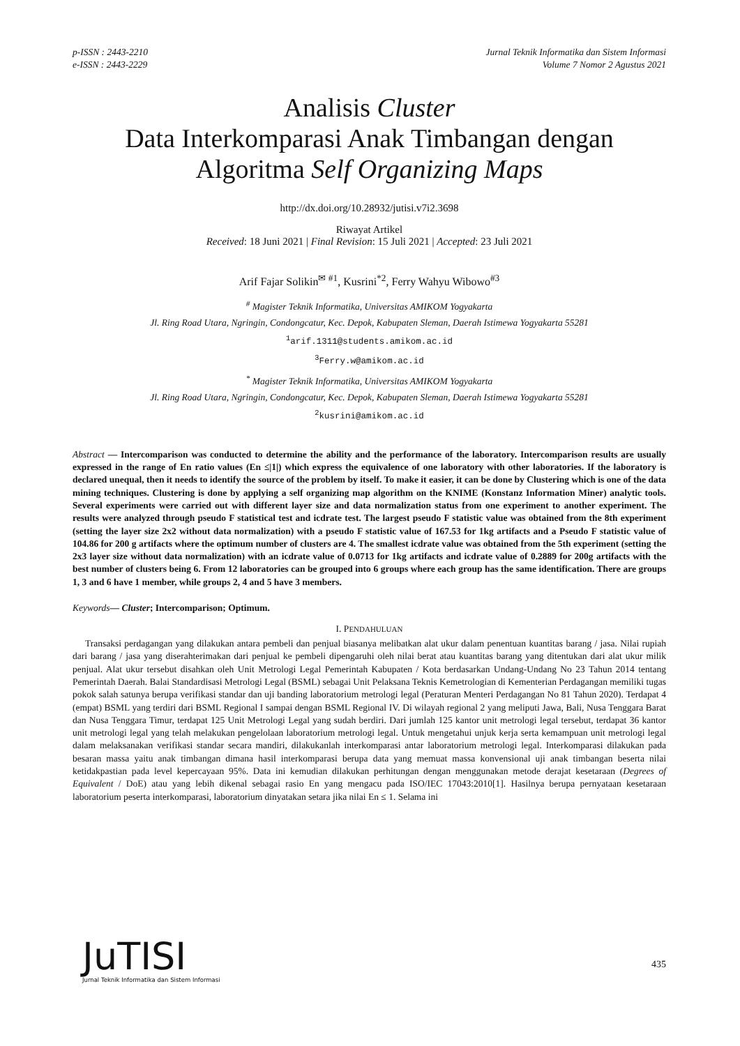p-ISSN : 2443-2210
e-ISSN : 2443-2229
Jurnal Teknik Informatika dan Sistem Informasi
Volume 7 Nomor 2 Agustus 2021
Analisis Cluster
Data Interkomparasi Anak Timbangan dengan
Algoritma Self Organizing Maps
http://dx.doi.org/10.28932/jutisi.v7i2.3698
Riwayat Artikel
Received: 18 Juni 2021 | Final Revision: 15 Juli 2021 | Accepted: 23 Juli 2021
Arif Fajar Solikin<sup>✉ #1</sup>, Kusrini<sup>*2</sup>, Ferry Wahyu Wibowo<sup>#3</sup>
<sup>#</sup> Magister Teknik Informatika, Universitas AMIKOM Yogyakarta
Jl. Ring Road Utara, Ngringin, Condongcatur, Kec. Depok, Kabupaten Sleman, Daerah Istimewa Yogyakarta 55281
<sup>1</sup> arif.1311@students.amikom.ac.id
<sup>3</sup> Ferry.w@amikom.ac.id
<sup>*</sup> Magister Teknik Informatika, Universitas AMIKOM Yogyakarta
Jl. Ring Road Utara, Ngringin, Condongcatur, Kec. Depok, Kabupaten Sleman, Daerah Istimewa Yogyakarta 55281
<sup>2</sup> kusrini@amikom.ac.id
Abstract — Intercomparison was conducted to determine the ability and the performance of the laboratory. Intercomparison results are usually expressed in the range of En ratio values (En ≤|1|) which express the equivalence of one laboratory with other laboratories. If the laboratory is declared unequal, then it needs to identify the source of the problem by itself. To make it easier, it can be done by Clustering which is one of the data mining techniques. Clustering is done by applying a self organizing map algorithm on the KNIME (Konstanz Information Miner) analytic tools. Several experiments were carried out with different layer size and data normalization status from one experiment to another experiment. The results were analyzed through pseudo F statistical test and icdrate test. The largest pseudo F statistic value was obtained from the 8th experiment (setting the layer size 2x2 without data normalization) with a pseudo F statistic value of 167.53 for 1kg artifacts and a Pseudo F statistic value of 104.86 for 200 g artifacts where the optimum number of clusters are 4. The smallest icdrate value was obtained from the 5th experiment (setting the 2x3 layer size without data normalization) with an icdrate value of 0.0713 for 1kg artifacts and icdrate value of 0.2889 for 200g artifacts with the best number of clusters being 6. From 12 laboratories can be grouped into 6 groups where each group has the same identification. There are groups 1, 3 and 6 have 1 member, while groups 2, 4 and 5 have 3 members.
Keywords— Cluster; Intercomparison; Optimum.
I. PENDAHULUAN
Transaksi perdagangan yang dilakukan antara pembeli dan penjual biasanya melibatkan alat ukur dalam penentuan kuantitas barang / jasa. Nilai rupiah dari barang / jasa yang diserahterimakan dari penjual ke pembeli dipengaruhi oleh nilai berat atau kuantitas barang yang ditentukan dari alat ukur milik penjual. Alat ukur tersebut disahkan oleh Unit Metrologi Legal Pemerintah Kabupaten / Kota berdasarkan Undang-Undang No 23 Tahun 2014 tentang Pemerintah Daerah. Balai Standardisasi Metrologi Legal (BSML) sebagai Unit Pelaksana Teknis Kemetrologian di Kementerian Perdagangan memiliki tugas pokok salah satunya berupa verifikasi standar dan uji banding laboratorium metrologi legal (Peraturan Menteri Perdagangan No 81 Tahun 2020). Terdapat 4 (empat) BSML yang terdiri dari BSML Regional I sampai dengan BSML Regional IV. Di wilayah regional 2 yang meliputi Jawa, Bali, Nusa Tenggara Barat dan Nusa Tenggara Timur, terdapat 125 Unit Metrologi Legal yang sudah berdiri. Dari jumlah 125 kantor unit metrologi legal tersebut, terdapat 36 kantor unit metrologi legal yang telah melakukan pengelolaan laboratorium metrologi legal. Untuk mengetahui unjuk kerja serta kemampuan unit metrologi legal dalam melaksanakan verifikasi standar secara mandiri, dilakukanlah interkomparasi antar laboratorium metrologi legal. Interkomparasi dilakukan pada besaran massa yaitu anak timbangan dimana hasil interkomparasi berupa data yang memuat massa konvensional uji anak timbangan beserta nilai ketidakpastian pada level kepercayaan 95%. Data ini kemudian dilakukan perhitungan dengan menggunakan metode derajat kesetaraan (Degrees of Equivalent / DoE) atau yang lebih dikenal sebagai rasio En yang mengacu pada ISO/IEC 17043:2010[1]. Hasilnya berupa pernyataan kesetaraan laboratorium peserta interkomparasi, laboratorium dinyatakan setara jika nilai En ≤ 1. Selama ini
JuTISI
Jurnal Teknik Informatika dan Sistem Informasi
435